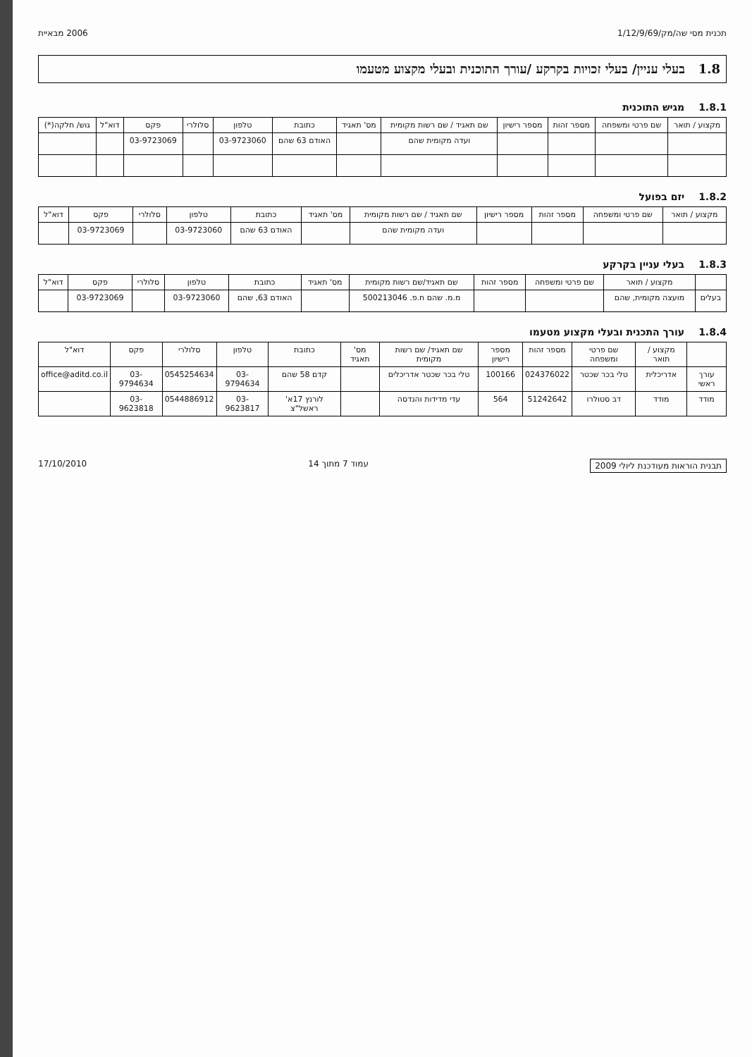תכנית מסי שה/מק/1/12/9/69 2006 מבאיית
1.8 בעלי עניין/ בעלי זכויות בקרקע /עורך התוכנית ובעלי מקצוע מטעמו
1.8.1 מגיש התוכנית
| מקצוע / תואר | שם פרטי ומשפחה | מספר זהות | מספר רישיון | שם תאגיד / שם רשות מקומית | מס' תאגיד | כתובת | טלפון | סלולרי | פקס | דוא"ל | גוש/ חלקה(*) |
| --- | --- | --- | --- | --- | --- | --- | --- | --- | --- | --- | --- |
| | | | | ועדה מקומית שהם | | האודם 63 שהם | 03-9723060 | | 03-9723069 | | |
1.8.2 יזם בפועל
| מקצוע / תואר | שם פרטי ומשפחה | מספר זהות | מספר רישיון | שם תאגיד / שם רשות מקומית | מס' תאגיד | כתובת | טלפון | סלולרי | פקס | דוא"ל |
| --- | --- | --- | --- | --- | --- | --- | --- | --- | --- | --- |
| | | | | ועדה מקומית שהם | | האודם 63 שהם | 03-9723060 | | 03-9723069 | |
1.8.3 בעלי עניין בקרקע
| | מקצוע / תואר | שם פרטי ומשפחה | מספר זהות | שם תאגיד/שם רשות מקומית | מס' תאגיד | כתובת | טלפון | סלולרי | פקס | דוא"ל |
| --- | --- | --- | --- | --- | --- | --- | --- | --- | --- | --- |
| בעלים | מועצה מקומית, שהם | | | מ.מ. שהם ח.פ. 500213046 | | האודם 63, שהם | 03-9723060 | | 03-9723069 | |
1.8.4 עורך התכנית ובעלי מקצוע מטעמו
| | מקצוע / תואר | שם פרטי ומשפחה | מספר זהות | מספר רישיון | שם תאגיד/ שם רשות מקומית | מס' תאגיד | כתובת | טלפון | סלולרי | פקס | דוא"ל |
| --- | --- | --- | --- | --- | --- | --- | --- | --- | --- | --- | --- |
| עורך ראשי | אדריכלית | טלי בכר שכטר | 024376022 | 100166 | טלי בכר שכטר אדריכלים | | קדם 58 שהם | 03-9794634 | 0545254634 | 03-9794634 | office@aditd.co.il |
| מודד | מודד | דב סטולרו | 51242642 | 564 | עדי מדידות והנדסה | | לורנץ 17א' ראשל"צ | 03-9623817 | 0544886912 | 03-9623818 | |
תבנית הוראות מעודכנת ליולי 2009 עמוד 7 מתוך 14 17/10/2010